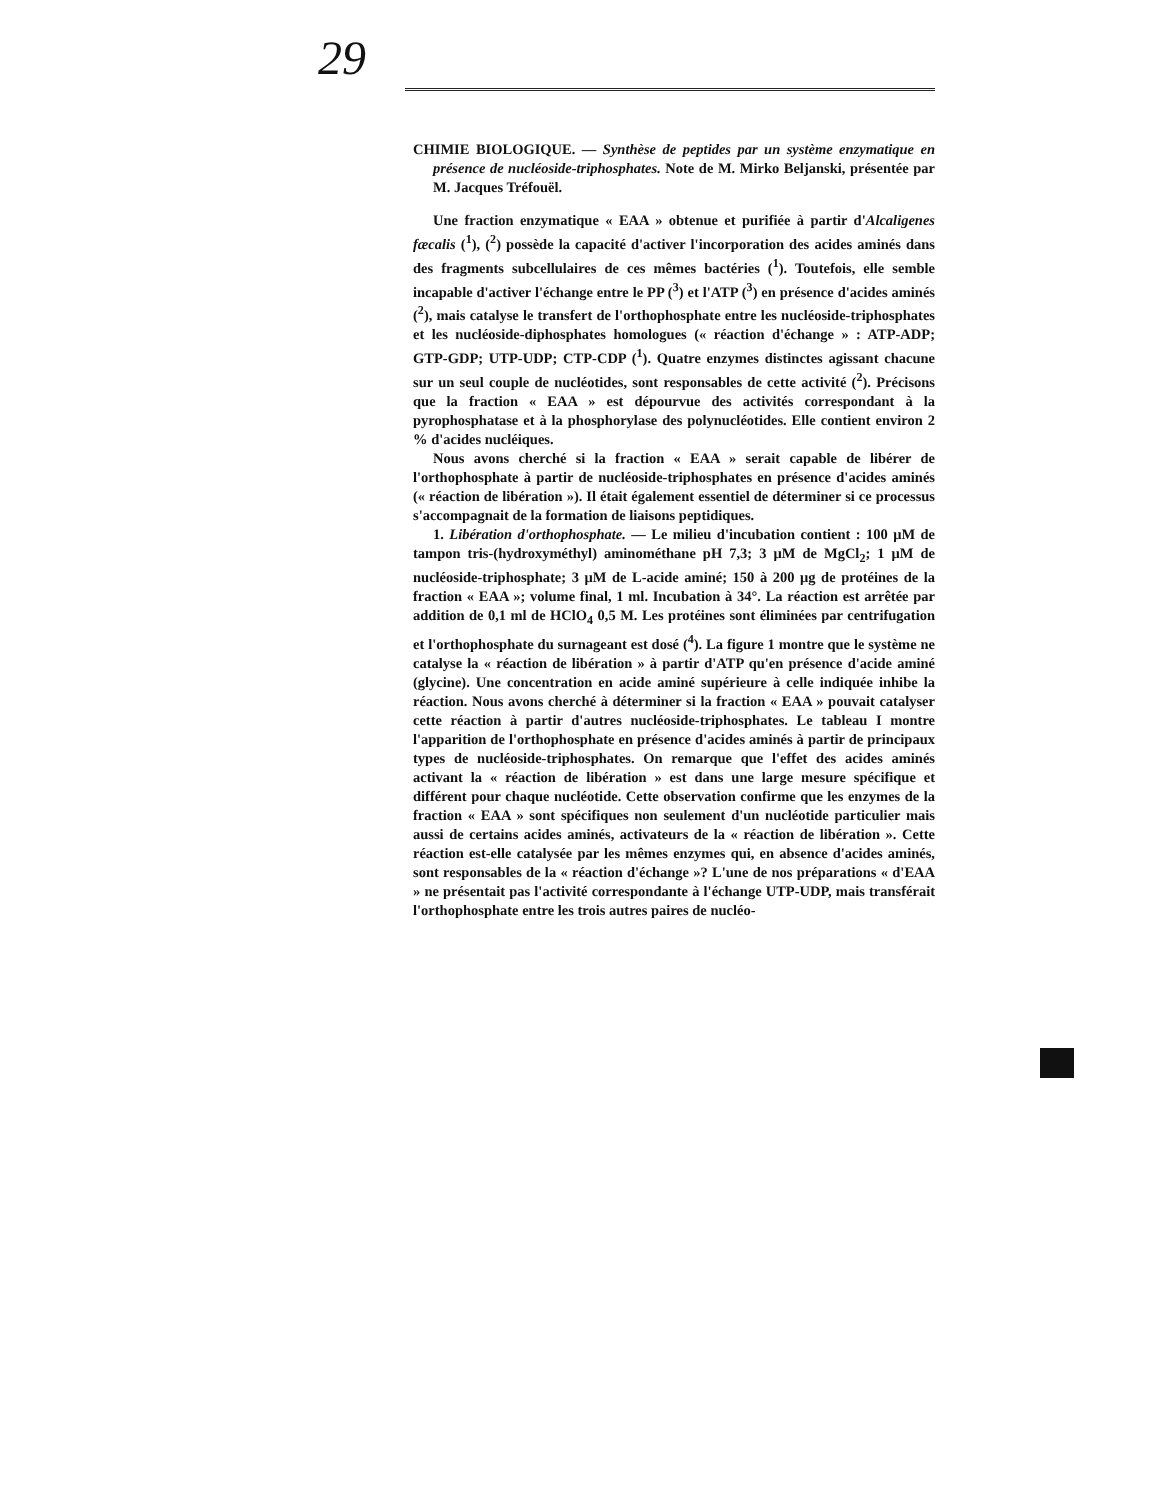29
CHIMIE BIOLOGIQUE. — Synthèse de peptides par un système enzymatique en présence de nucléoside-triphosphates. Note de M. Mirko Beljanski, présentée par M. Jacques Tréfouël.
Une fraction enzymatique « EAA » obtenue et purifiée à partir d'Alcaligenes fæcalis (<sup>1</sup>), (<sup>2</sup>) possède la capacité d'activer l'incorporation des acides aminés dans des fragments subcellulaires de ces mêmes bactéries (<sup>1</sup>). Toutefois, elle semble incapable d'activer l'échange entre le PP (<sup>3</sup>) et l'ATP (<sup>3</sup>) en présence d'acides aminés (<sup>2</sup>), mais catalyse le transfert de l'orthophosphate entre les nucléoside-triphosphates et les nucléoside-diphosphates homologues (« réaction d'échange » : ATP-ADP; GTP-GDP; UTP-UDP; CTP-CDP (<sup>1</sup>). Quatre enzymes distinctes agissant chacune sur un seul couple de nucléotides, sont responsables de cette activité (<sup>2</sup>). Précisons que la fraction « EAA » est dépourvue des activités correspondant à la pyrophosphatase et à la phosphorylase des polynucléotides. Elle contient environ 2 % d'acides nucléiques.
Nous avons cherché si la fraction « EAA » serait capable de libérer de l'orthophosphate à partir de nucléoside-triphosphates en présence d'acides aminés (« réaction de libération »). Il était également essentiel de déterminer si ce processus s'accompagnait de la formation de liaisons peptidiques.
1. Libération d'orthophosphate. — Le milieu d'incubation contient : 100 μM de tampon tris-(hydroxyméthyl) aminométhane pH 7,3; 3 μM de MgCl<sub>2</sub>; 1 μM de nucléoside-triphosphate; 3 μM de L-acide aminé; 150 à 200 μg de protéines de la fraction « EAA »; volume final, 1 ml. Incubation à 34°. La réaction est arrêtée par addition de 0,1 ml de HClO<sub>4</sub> 0,5 M. Les protéines sont éliminées par centrifugation et l'orthophosphate du surnageant est dosé (<sup>4</sup>). La figure 1 montre que le système ne catalyse la « réaction de libération » à partir d'ATP qu'en présence d'acide aminé (glycine). Une concentration en acide aminé supérieure à celle indiquée inhibe la réaction. Nous avons cherché à déterminer si la fraction « EAA » pouvait catalyser cette réaction à partir d'autres nucléoside-triphosphates. Le tableau I montre l'apparition de l'orthophosphate en présence d'acides aminés à partir de principaux types de nucléoside-triphosphates. On remarque que l'effet des acides aminés activant la « réaction de libération » est dans une large mesure spécifique et différent pour chaque nucléotide. Cette observation confirme que les enzymes de la fraction « EAA » sont spécifiques non seulement d'un nucléotide particulier mais aussi de certains acides aminés, activateurs de la « réaction de libération ». Cette réaction est-elle catalysée par les mêmes enzymes qui, en absence d'acides aminés, sont responsables de la « réaction d'échange »? L'une de nos préparations « d'EAA » ne présentait pas l'activité correspondante à l'échange UTP-UDP, mais transférait l'orthophosphate entre les trois autres paires de nucléo-